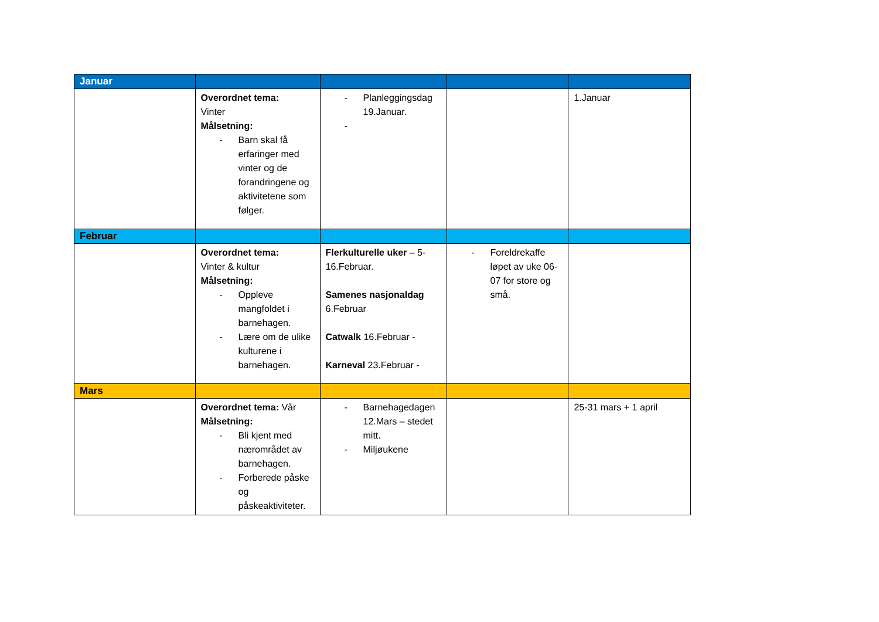| Januar | | | | |
| | Overordnet tema: Vinter Målsetning: - Barn skal få erfaringer med vinter og de forandringene og aktivitetene som følger. | - Planleggingsdag 19.Januar. - | | 1.Januar |
| Februar | | | | |
| | Overordnet tema: Vinter & kultur Målsetning: - Oppleve mangfoldet i barnehagen. - Lære om de ulike kulturene i barnehagen. | Flerkulturelle uker – 5-16.Februar. Samenes nasjonaldag 6.Februar Catwalk 16.Februar - Karneval 23.Februar - | - Foreldrekaffe løpet av uke 06-07 for store og små. | |
| Mars | | | | |
| | Overordnet tema: Vår Målsetning: - Bli kjent med nærområdet av barnehagen. - Forberede påske og påskeaktiviteter. | - Barnehagedagen 12.Mars – stedet mitt. - Miljøukene | | 25-31 mars + 1 april |